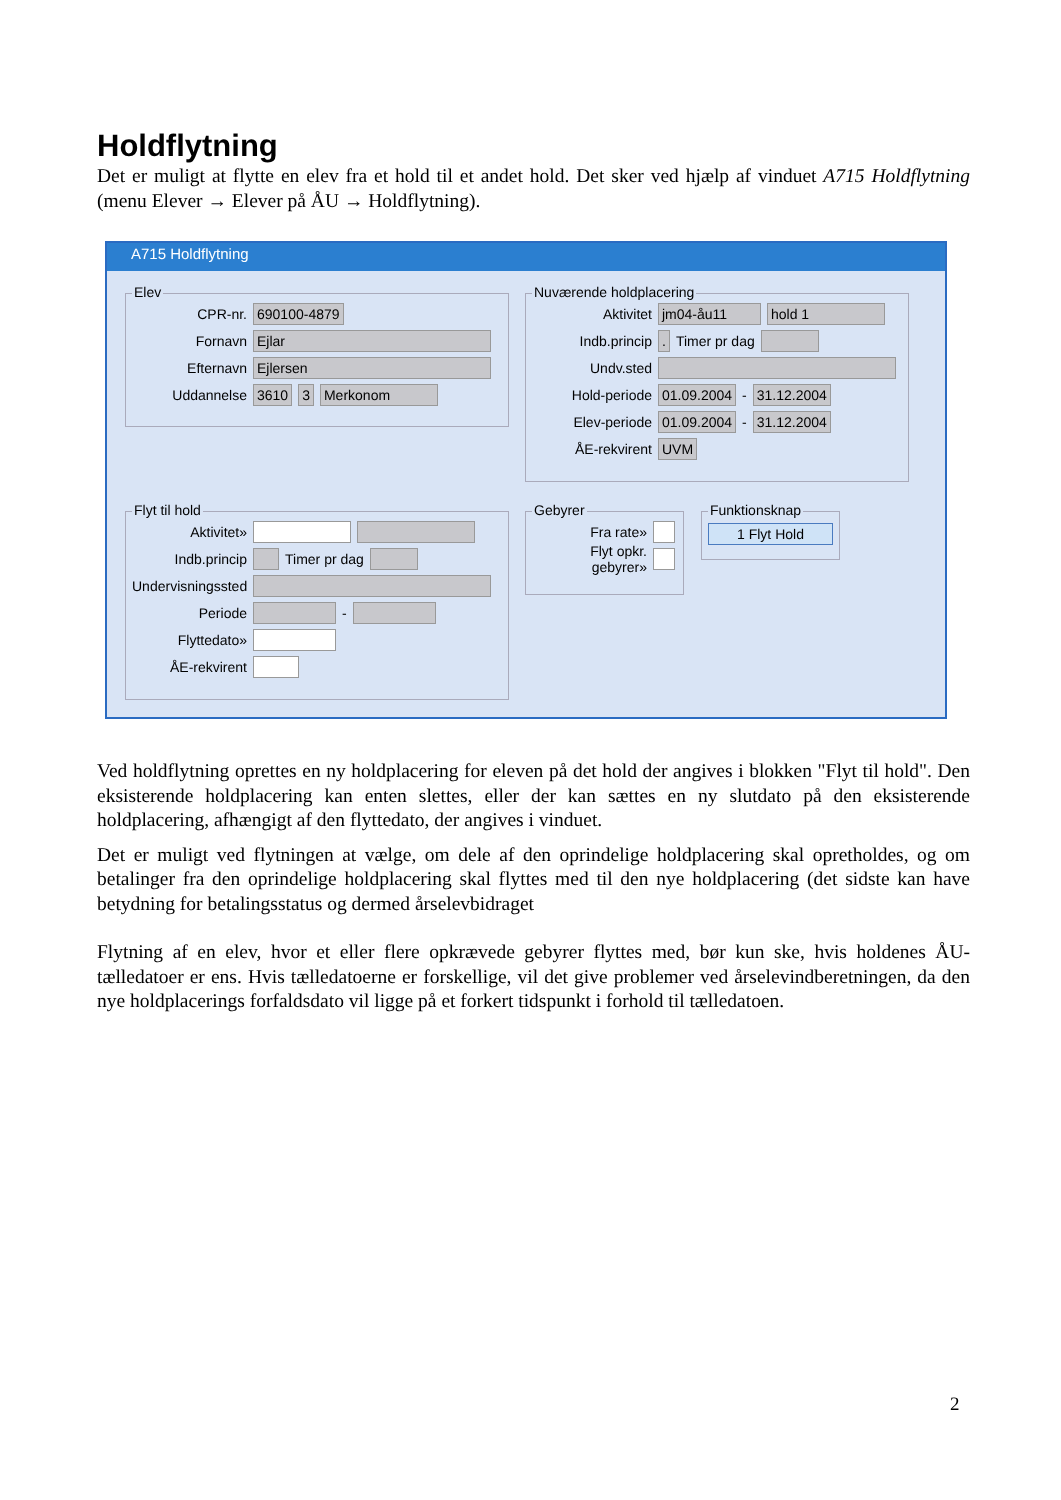Holdflytning
Det er muligt at flytte en elev fra et hold til et andet hold. Det sker ved hjælp af vinduet A715 Holdflytning (menu Elever → Elever på ÅU → Holdflytning).
A715 Holdflytning
Elev
CPR-nr. 690100-4879
Fornavn Ejlar
Efternavn Ejlersen
Uddannelse 3610 3 Merkonom
Nuværende holdplacering
Aktivitet jm04-åu11 hold 1
Indb.princip. Timer pr dag
Undv.sted
Hold-periode 01.09.2004 - 31.12.2004
Elev-periode 01.09.2004 - 31.12.2004
ÅE-rekvirent UVM
Flyt til hold
Aktivitet»
Indb.princip Timer pr dag
Undervisningssted
Periode -
Flyttedato»
ÅE-rekvirent
Gebyrer
Fra rate»
Flyt opkr. gebyrer»
Funktionsknap
1 Flyt Hold
Ved holdflytning oprettes en ny holdplacering for eleven på det hold der angives i blokken "Flyt til hold". Den eksisterende holdplacering kan enten slettes, eller der kan sættes en ny slutdato på den eksisterende holdplacering, afhængigt af den flyttedato, der angives i vinduet.
Det er muligt ved flytningen at vælge, om dele af den oprindelige holdplacering skal opretholdes, og om betalinger fra den oprindelige holdplacering skal flyttes med til den nye holdplacering (det sidste kan have betydning for betalingsstatus og dermed årselevbidraget
Flytning af en elev, hvor et eller flere opkrævede gebyrer flyttes med, bør kun ske, hvis holdenes ÅU-tælledatoer er ens. Hvis tælledatoerne er forskellige, vil det give problemer ved årselevindberetningen, da den nye holdplacerings forfaldsdato vil ligge på et forkert tidspunkt i forhold til tælledatoen.
2